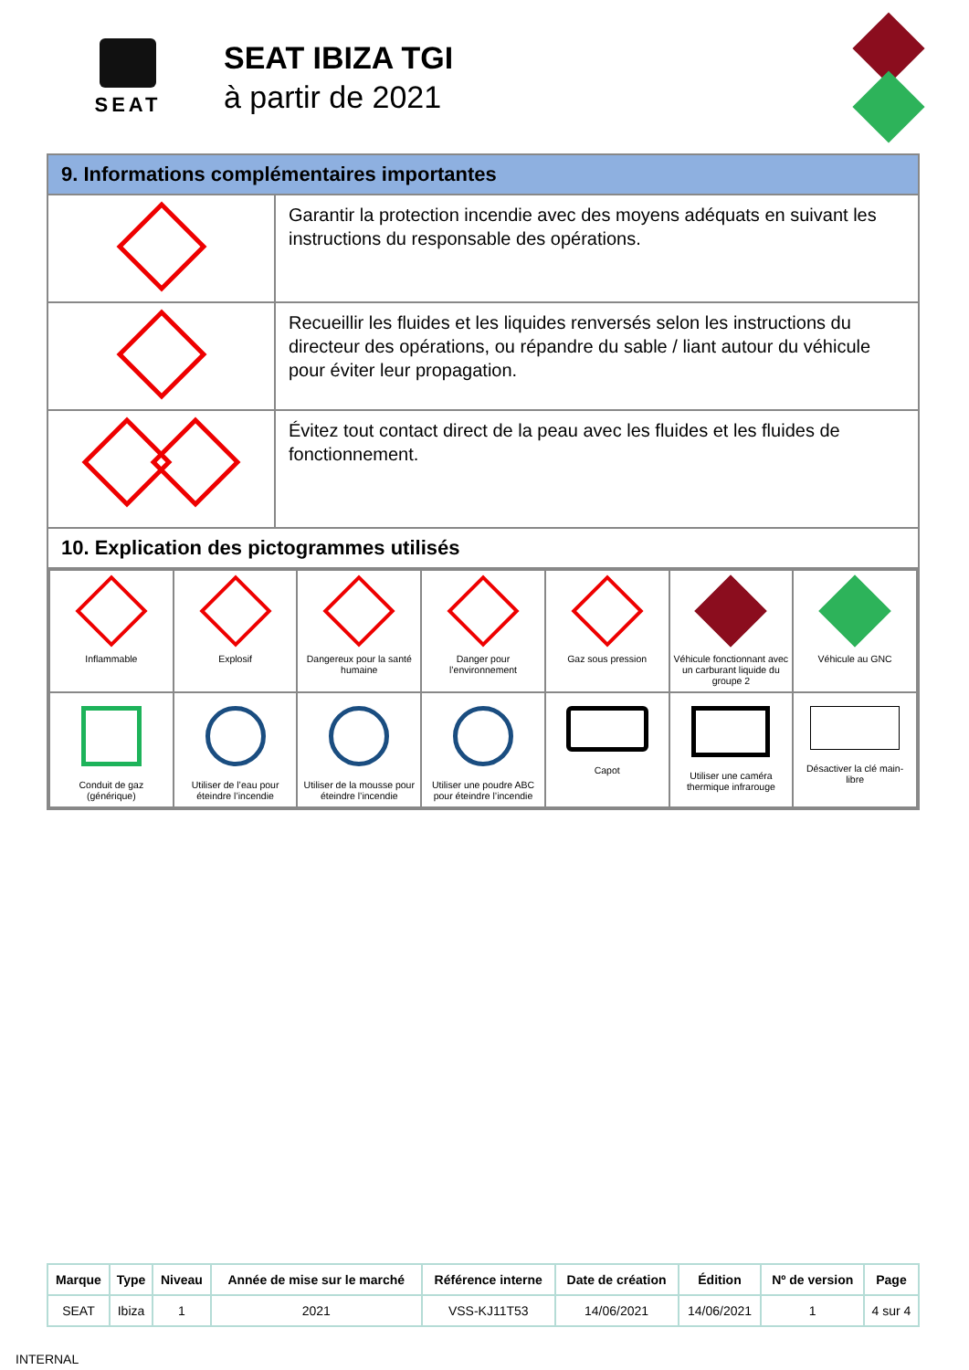SEAT
SEAT IBIZA TGI
à partir de 2021
| 9. Informations complémentaires importantes | |
| | Garantir la protection incendie avec des moyens adéquats en suivant les instructions du responsable des opérations. |
| | Recueillir les fluides et les liquides renversés selon les instructions du directeur des opérations, ou répandre du sable / liant autour du véhicule pour éviter leur propagation. |
| | Évitez tout contact direct de la peau avec les fluides et les fluides de fonctionnement. |
| 10. Explication des pictogrammes utilisés | |
| / Inflammable / Explosif / Dangereux pour la santé humaine / Danger pour l’environnement / Gaz sous pression / Véhicule fonctionnant avec un carburant liquide du groupe 2 / Véhicule au GNC / / Conduit de gaz (générique) / Utiliser de l’eau pour éteindre l’incendie / Utiliser de la mousse pour éteindre l’incendie / Utiliser une poudre ABC pour éteindre l’incendie / Capot / Utiliser une caméra thermique infrarouge / Désactiver la clé main-libre / | |
| Marque | Type | Niveau | Année de mise sur le marché | Référence interne | Date de création | Édition | Nº de version | Page |
| --- | --- | --- | --- | --- | --- | --- | --- | --- |
| SEAT | Ibiza | 1 | 2021 | VSS-KJ11T53 | 14/06/2021 | 14/06/2021 | 1 | 4 sur 4 |
INTERNAL